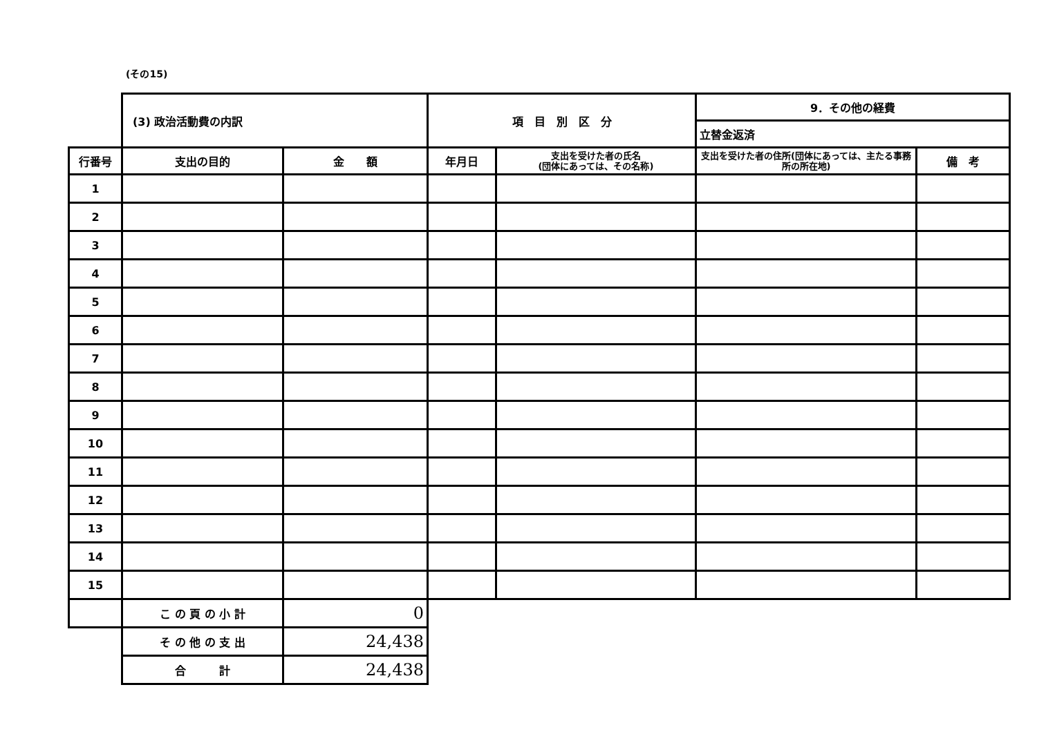(その15)
| | (3) 政治活動費の内訳 | | 項 目 別 区 分 | | 9．その他の経費 | |
| | | | | | 立替金返済 | |
| 行番号 | 支出の目的 | 金 額 | 年月日 | 支出を受けた者の氏名 (団体にあっては、その名称) | 支出を受けた者の住所(団体にあっては、主たる事務所の所在地) | 備 考 |
| 1 | | | | | | |
| 2 | | | | | | |
| 3 | | | | | | |
| 4 | | | | | | |
| 5 | | | | | | |
| 6 | | | | | | |
| 7 | | | | | | |
| 8 | | | | | | |
| 9 | | | | | | |
| 10 | | | | | | |
| 11 | | | | | | |
| 12 | | | | | | |
| 13 | | | | | | |
| 14 | | | | | | |
| 15 | | | | | | |
| | こ の 頁 の 小 計 | 0 | | | | |
| | そ の 他 の 支 出 | 24,438 | | | | |
| | 合 計 | 24,438 | | | | |